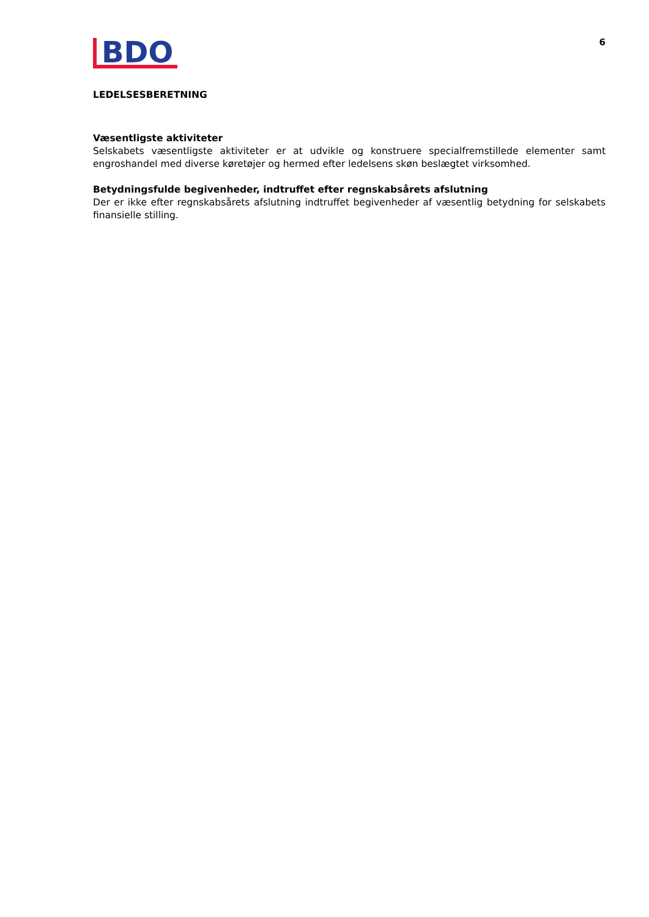BDO
6
LEDELSESBERETNING
Væsentligste aktiviteter
Selskabets væsentligste aktiviteter er at udvikle og konstruere specialfremstillede elementer samt engroshandel med diverse køretøjer og hermed efter ledelsens skøn beslægtet virksomhed.
Betydningsfulde begivenheder, indtruffet efter regnskabsårets afslutning
Der er ikke efter regnskabsårets afslutning indtruffet begivenheder af væsentlig betydning for selskabets finansielle stilling.